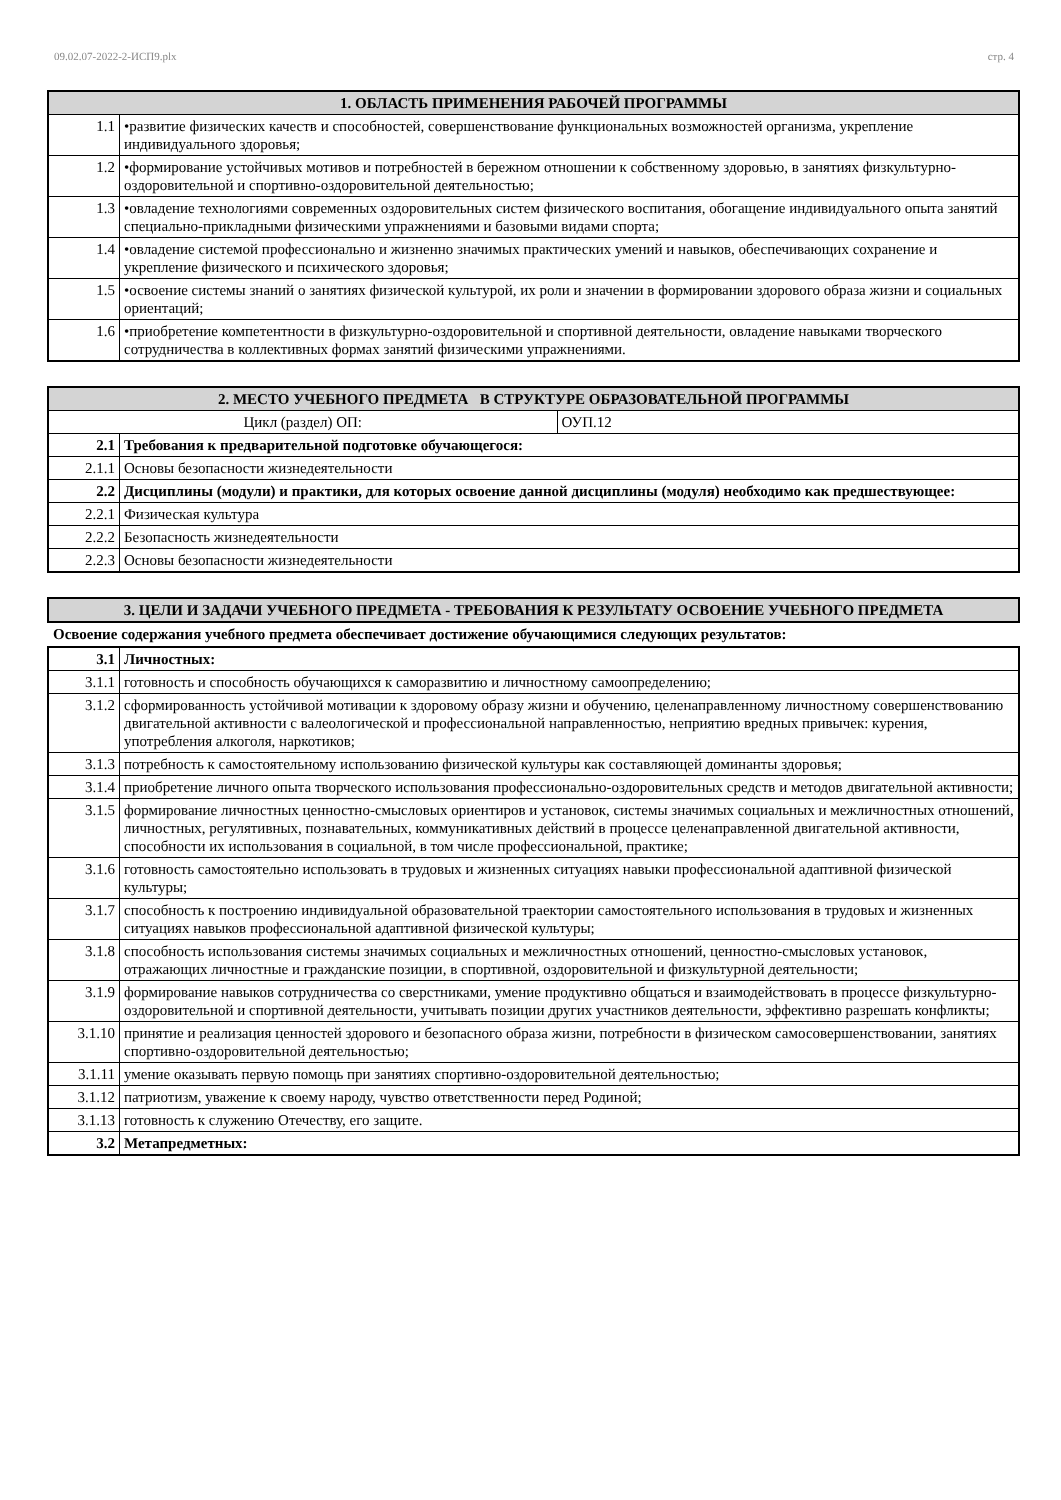09.02.07-2022-2-ИСП9.plx стр. 4
| 1. ОБЛАСТЬ ПРИМЕНЕНИЯ РАБОЧЕЙ ПРОГРАММЫ | |
| --- | --- |
| 1.1 | •развитие физических качеств и способностей, совершенствование функциональных возможностей организма, укрепление индивидуального здоровья; |
| 1.2 | •формирование устойчивых мотивов и потребностей в бережном отношении к собственному здоровью, в занятиях физкультурно-оздоровительной и спортивно-оздоровительной деятельностью; |
| 1.3 | •овладение технологиями современных оздоровительных систем физического воспитания, обогащение индивидуального опыта занятий специально-прикладными физическими упражнениями и базовыми видами спорта; |
| 1.4 | •овладение системой профессионально и жизненно значимых практических умений и навыков, обеспечивающих сохранение и укрепление физического и психического здоровья; |
| 1.5 | •освоение системы знаний о занятиях физической культурой, их роли и значении в формировании здорового образа жизни и социальных ориентаций; |
| 1.6 | •приобретение компетентности в физкультурно-оздоровительной и спортивной деятельности, овладение навыками творческого сотрудничества в коллективных формах занятий физическими упражнениями. |
| 2. МЕСТО УЧЕБНОГО ПРЕДМЕТА В СТРУКТУРЕ ОБРАЗОВАТЕЛЬНОЙ ПРОГРАММЫ | | |
| --- | --- | --- |
| Цикл (раздел) ОП: | | ОУП.12 |
| 2.1 | Требования к предварительной подготовке обучающегося: | |
| 2.1.1 | Основы безопасности жизнедеятельности | |
| 2.2 | Дисциплины (модули) и практики, для которых освоение данной дисциплины (модуля) необходимо как предшествующее: | |
| 2.2.1 | Физическая культура | |
| 2.2.2 | Безопасность жизнедеятельности | |
| 2.2.3 | Основы безопасности жизнедеятельности | |
| 3. ЦЕЛИ И ЗАДАЧИ УЧЕБНОГО ПРЕДМЕТА - ТРЕБОВАНИЯ К РЕЗУЛЬТАТУ ОСВОЕНИЕ УЧЕБНОГО ПРЕДМЕТА |
| --- |
Освоение содержания учебного предмета обеспечивает достижение обучающимися следующих результатов:
| 3.1 | Личностных: |
| 3.1.1 | готовность и способность обучающихся к саморазвитию и личностному самоопределению; |
| 3.1.2 | сформированность устойчивой мотивации к здоровому образу жизни и обучению, целенаправленному личностному совершенствованию двигательной активности с валеологической и профессиональной направленностью, неприятию вредных привычек: курения, употребления алкоголя, наркотиков; |
| 3.1.3 | потребность к самостоятельному использованию физической культуры как составляющей доминанты здоровья; |
| 3.1.4 | приобретение личного опыта творческого использования профессионально-оздоровительных средств и методов двигательной активности; |
| 3.1.5 | формирование личностных ценностно-смысловых ориентиров и установок, системы значимых социальных и межличностных отношений, личностных, регулятивных, познавательных, коммуникативных действий в процессе целенаправленной двигательной активности, способности их использования в социальной, в том числе профессиональной, практике; |
| 3.1.6 | готовность самостоятельно использовать в трудовых и жизненных ситуациях навыки профессиональной адаптивной физической культуры; |
| 3.1.7 | способность к построению индивидуальной образовательной траектории самостоятельного использования в трудовых и жизненных ситуациях навыков профессиональной адаптивной физической культуры; |
| 3.1.8 | способность использования системы значимых социальных и межличностных отношений, ценностно-смысловых установок, отражающих личностные и гражданские позиции, в спортивной, оздоровительной и физкультурной деятельности; |
| 3.1.9 | формирование навыков сотрудничества со сверстниками, умение продуктивно общаться и взаимодействовать в процессе физкультурно-оздоровительной и спортивной деятельности, учитывать позиции других участников деятельности, эффективно разрешать конфликты; |
| 3.1.10 | принятие и реализация ценностей здорового и безопасного образа жизни, потребности в физическом самосовершенствовании, занятиях спортивно-оздоровительной деятельностью; |
| 3.1.11 | умение оказывать первую помощь при занятиях спортивно-оздоровительной деятельностью; |
| 3.1.12 | патриотизм, уважение к своему народу, чувство ответственности перед Родиной; |
| 3.1.13 | готовность к служению Отечеству, его защите. |
| 3.2 | Метапредметных: |